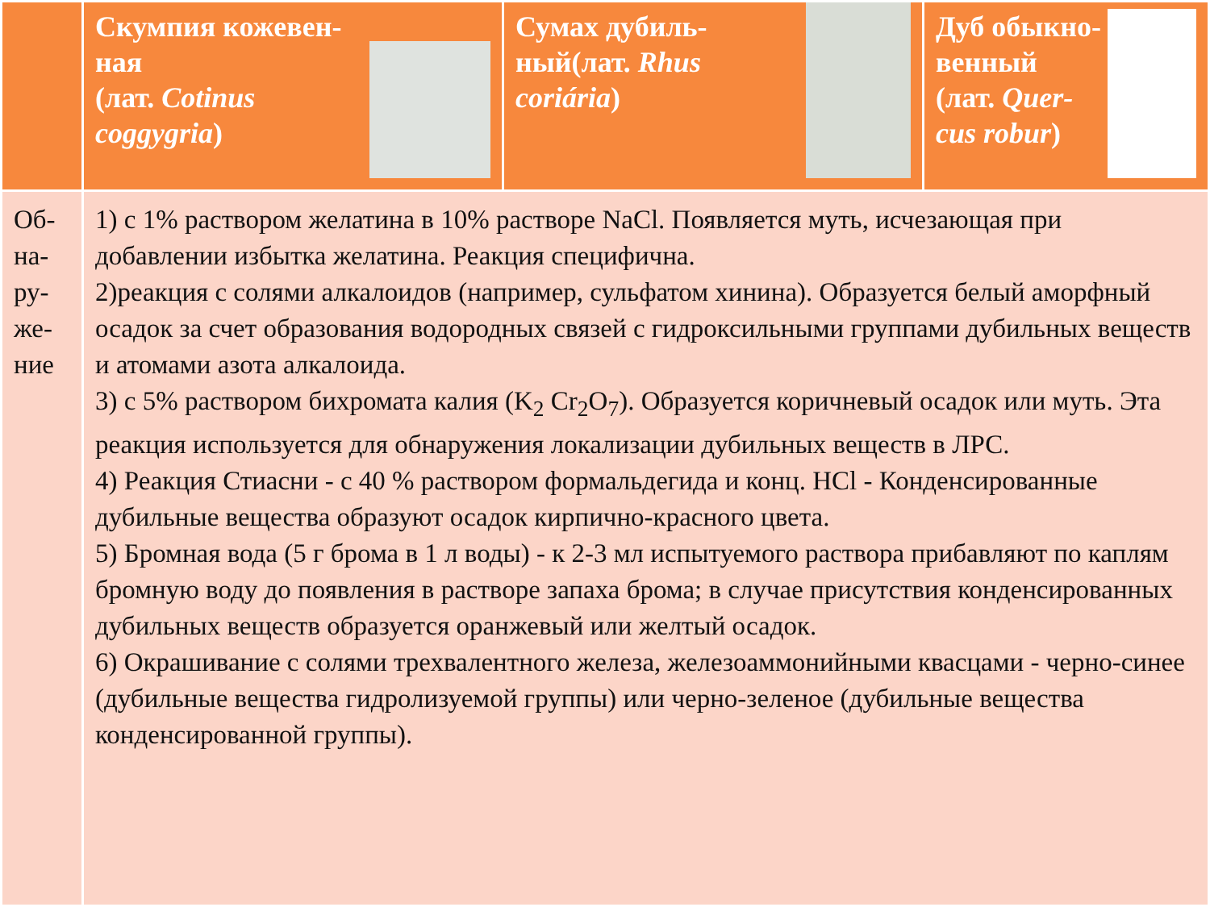| | Скумпия кожевен- ная (лат. Cotinus coggygria ) | Сумах дубиль- ный(лат. Rhus coriária ) | Дуб обыкно- венный (лат. Quer-cus robur ) |
| Об- на- ру- же- ние | 1) с 1% раствором желатина в 10% растворе NaCl. Появляется муть, исчезающая при добавлении избытка желатина. Реакция специфична. 2)реакция с солями алкалоидов (например, сульфатом хинина). Образуется белый аморфный осадок за счет образования водородных связей с гидроксильными группами дубильных веществ и атомами азота алкалоида. 3) с 5% раствором бихромата калия (K<sub>2</sub> Cr<sub>2</sub>O<sub>7</sub>). Образуется коричневый осадок или муть. Эта реакция используется для обнаружения локализации дубильных веществ в ЛРС. 4) Реакция Стиасни - с 40 % раствором формальдегида и конц. HCl - Конденсированные дубильные вещества образуют осадок кирпично-красного цвета. 5) Бромная вода (5 г брома в 1 л воды) - к 2-3 мл испытуемого раствора прибавляют по каплям бромную воду до появления в растворе запаха брома; в случае присутствия конденсированных дубильных веществ образуется оранжевый или желтый осадок. 6) Окрашивание с солями трехвалентного железа, железоаммонийными квасцами - черно-синее (дубильные вещества гидролизуемой группы) или черно-зеленое (дубильные вещества конденсированной группы). | | |